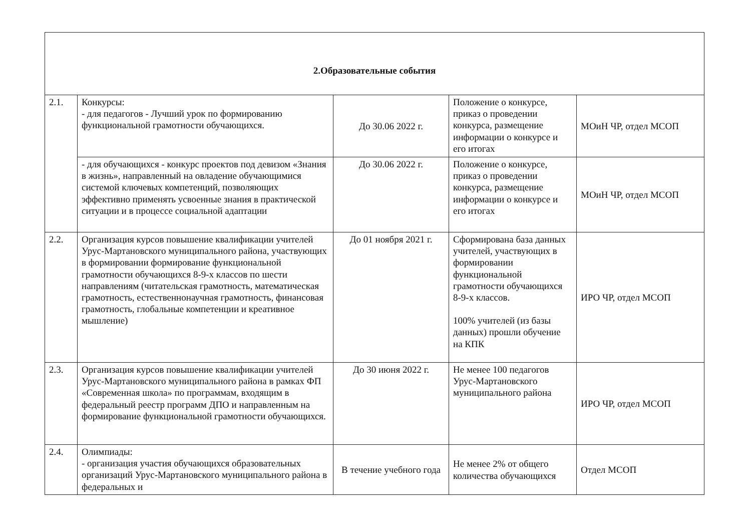| 2.Образовательные события | | | | |
| 2.1. | Конкурсы: - для педагогов - Лучший урок по формированию функциональной грамотности обучающихся. | До 30.06 2022 г. | Положение о конкурсе, приказ о проведении конкурса, размещение информации о конкурсе и его итогах | МОиН ЧР, отдел МСОП |
| | - для обучающихся - конкурс проектов под девизом «Знания в жизнь», направленный на овладение обучающимися системой ключевых компетенций, позволяющих эффективно применять усвоенные знания в практической ситуации и в процессе социальной адаптации | До 30.06 2022 г. | Положение о конкурсе, приказ о проведении конкурса, размещение информации о конкурсе и его итогах | МОиН ЧР, отдел МСОП |
| 2.2. | Организация курсов повышение квалификации учителей Урус-Мартановского муниципального района, участвующих в формировании формирование функциональной грамотности обучающихся 8-9-х классов по шести направлениям (читательская грамотность, математическая грамотность, естественнонаучная грамотность, финансовая грамотность, глобальные компетенции и креативное мышление) | До 01 ноября 2021 г. | Сформирована база данных учителей, участвующих в формировании функциональной грамотности обучающихся 8-9-х классов. 100% учителей (из базы данных) прошли обучение на КПК | ИРО ЧР, отдел МСОП |
| 2.3. | Организация курсов повышение квалификации учителей Урус-Мартановского муниципального района в рамках ФП «Современная школа» по программам, входящим в федеральный реестр программ ДПО и направленным на формирование функциональной грамотности обучающихся. | До 30 июня 2022 г. | Не менее 100 педагогов Урус-Мартановского муниципального района | ИРО ЧР, отдел МСОП |
| 2.4. | Олимпиады: - организация участия обучающихся образовательных организаций Урус-Мартановского муниципального района в федеральных и | В течение учебного года | Не менее 2% от общего количества обучающихся | Отдел МСОП |